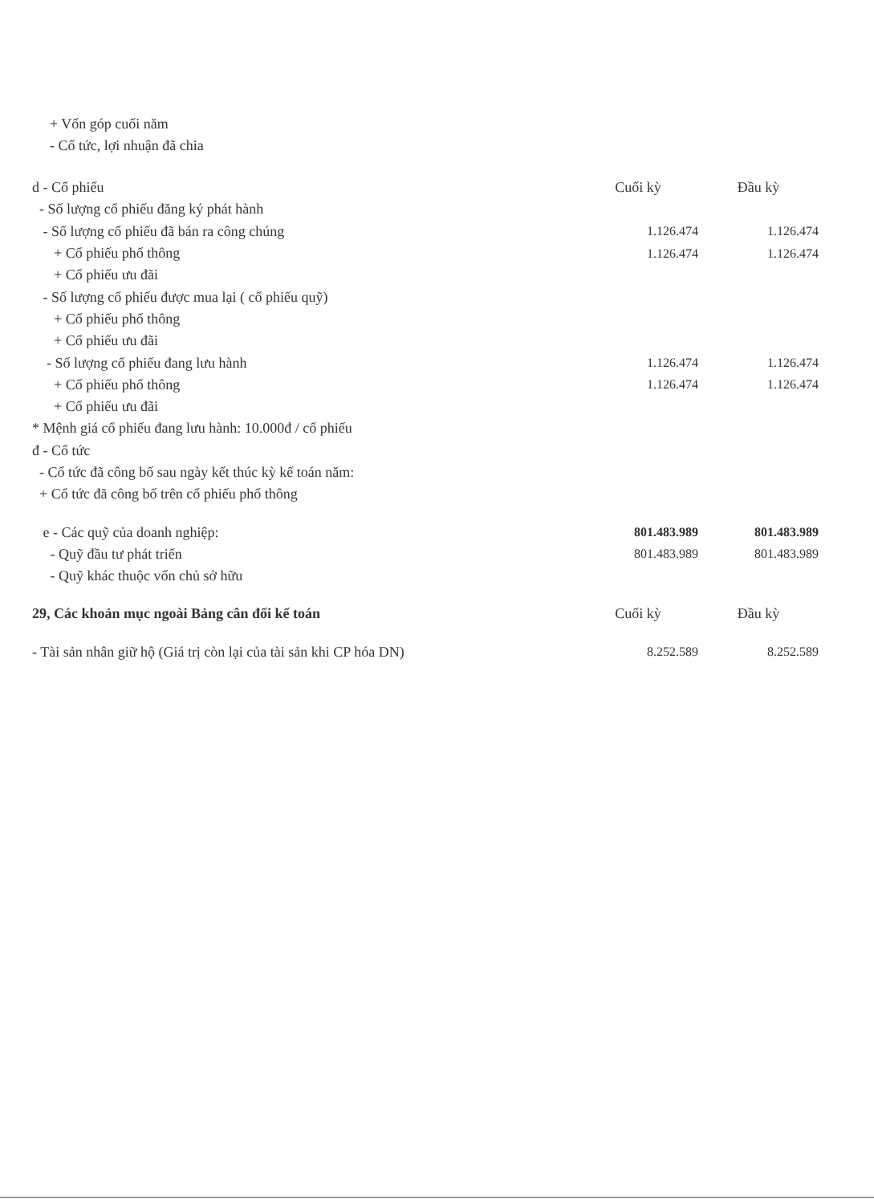+ Vốn góp cuối năm
- Cổ tức, lợi nhuận đã chia
| d - Cổ phiếu | Cuối kỳ | Đầu kỳ |
| - Số lượng cổ phiếu đăng ký phát hành | | |
| - Số lượng cổ phiếu đã bán ra công chúng | 1.126.474 | 1.126.474 |
| + Cổ phiếu phổ thông | 1.126.474 | 1.126.474 |
| + Cổ phiếu ưu đãi | | |
| - Số lượng cổ phiếu được mua lại ( cổ phiếu quỹ) | | |
| + Cổ phiếu phổ thông | | |
| + Cổ phiếu ưu đãi | | |
| - Số lượng cổ phiếu đang lưu hành | 1.126.474 | 1.126.474 |
| + Cổ phiếu phổ thông | 1.126.474 | 1.126.474 |
| + Cổ phiếu ưu đãi | | |
| * Mệnh giá cổ phiếu đang lưu hành: 10.000đ / cổ phiếu | | |
| đ - Cổ tức | | |
| - Cổ tức đã công bố sau ngày kết thúc kỳ kế toán năm: | | |
| + Cổ tức đã công bố trên cổ phiếu phổ thông | | |
| e - Các quỹ của doanh nghiệp: | 801.483.989 | 801.483.989 |
| - Quỹ đầu tư phát triển | 801.483.989 | 801.483.989 |
| - Quỹ khác thuộc vốn chủ sở hữu | | |
| 29, Các khoản mục ngoài Bảng cân đối kế toán | Cuối kỳ | Đầu kỳ |
| - Tài sản nhân giữ hộ (Giá trị còn lại của tài sản khi CP hóa DN) | 8.252.589 | 8.252.589 |